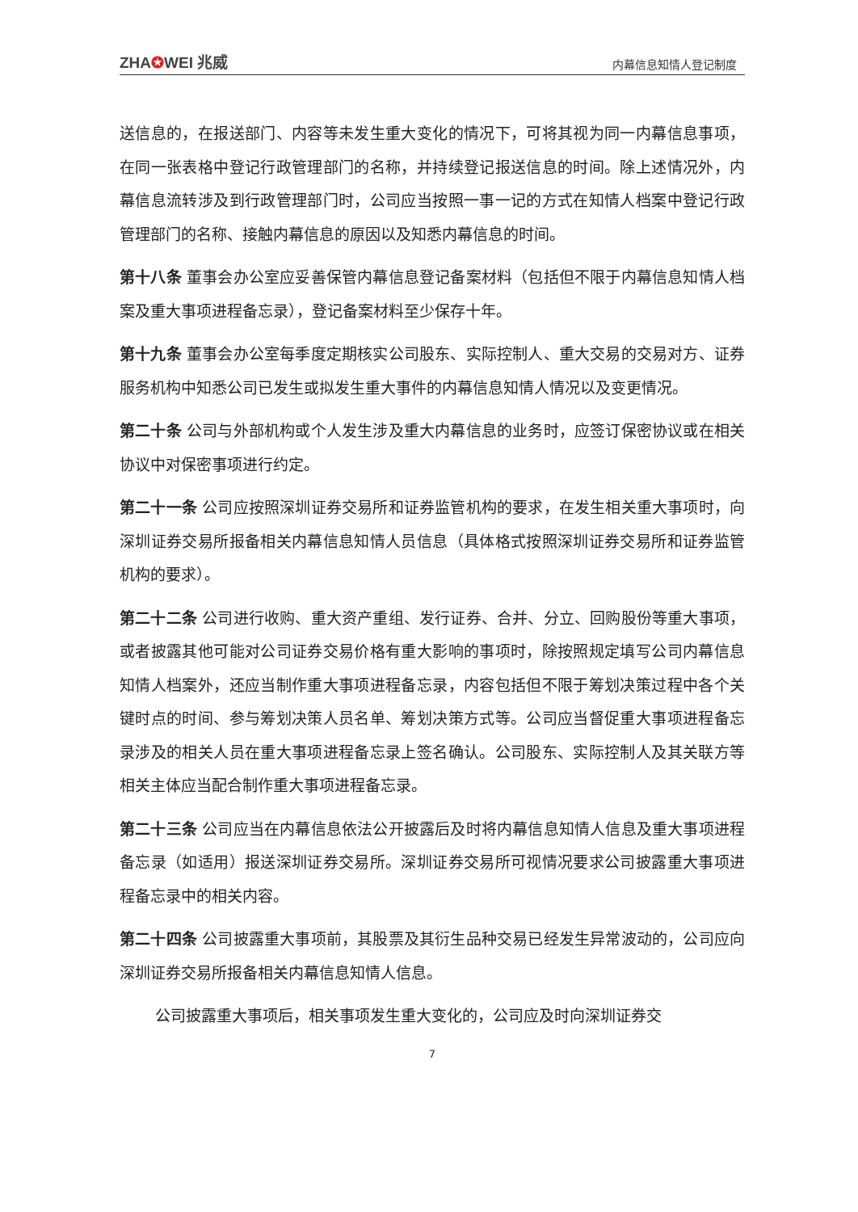ZHA✪WEI 兆威
内幕信息知情人登记制度
送信息的，在报送部门、内容等未发生重大变化的情况下，可将其视为同一内幕信息事项，在同一张表格中登记行政管理部门的名称，并持续登记报送信息的时间。除上述情况外，内幕信息流转涉及到行政管理部门时，公司应当按照一事一记的方式在知情人档案中登记行政管理部门的名称、接触内幕信息的原因以及知悉内幕信息的时间。
第十八条 董事会办公室应妥善保管内幕信息登记备案材料（包括但不限于内幕信息知情人档案及重大事项进程备忘录），登记备案材料至少保存十年。
第十九条 董事会办公室每季度定期核实公司股东、实际控制人、重大交易的交易对方、证券服务机构中知悉公司已发生或拟发生重大事件的内幕信息知情人情况以及变更情况。
第二十条 公司与外部机构或个人发生涉及重大内幕信息的业务时，应签订保密协议或在相关协议中对保密事项进行约定。
第二十一条 公司应按照深圳证券交易所和证券监管机构的要求，在发生相关重大事项时，向深圳证券交易所报备相关内幕信息知情人员信息（具体格式按照深圳证券交易所和证券监管机构的要求）。
第二十二条 公司进行收购、重大资产重组、发行证券、合并、分立、回购股份等重大事项，或者披露其他可能对公司证券交易价格有重大影响的事项时，除按照规定填写公司内幕信息知情人档案外，还应当制作重大事项进程备忘录，内容包括但不限于筹划决策过程中各个关键时点的时间、参与筹划决策人员名单、筹划决策方式等。公司应当督促重大事项进程备忘录涉及的相关人员在重大事项进程备忘录上签名确认。公司股东、实际控制人及其关联方等相关主体应当配合制作重大事项进程备忘录。
第二十三条 公司应当在内幕信息依法公开披露后及时将内幕信息知情人信息及重大事项进程备忘录（如适用）报送深圳证券交易所。深圳证券交易所可视情况要求公司披露重大事项进程备忘录中的相关内容。
第二十四条 公司披露重大事项前，其股票及其衍生品种交易已经发生异常波动的，公司应向深圳证券交易所报备相关内幕信息知情人信息。
公司披露重大事项后，相关事项发生重大变化的，公司应及时向深圳证券交
7